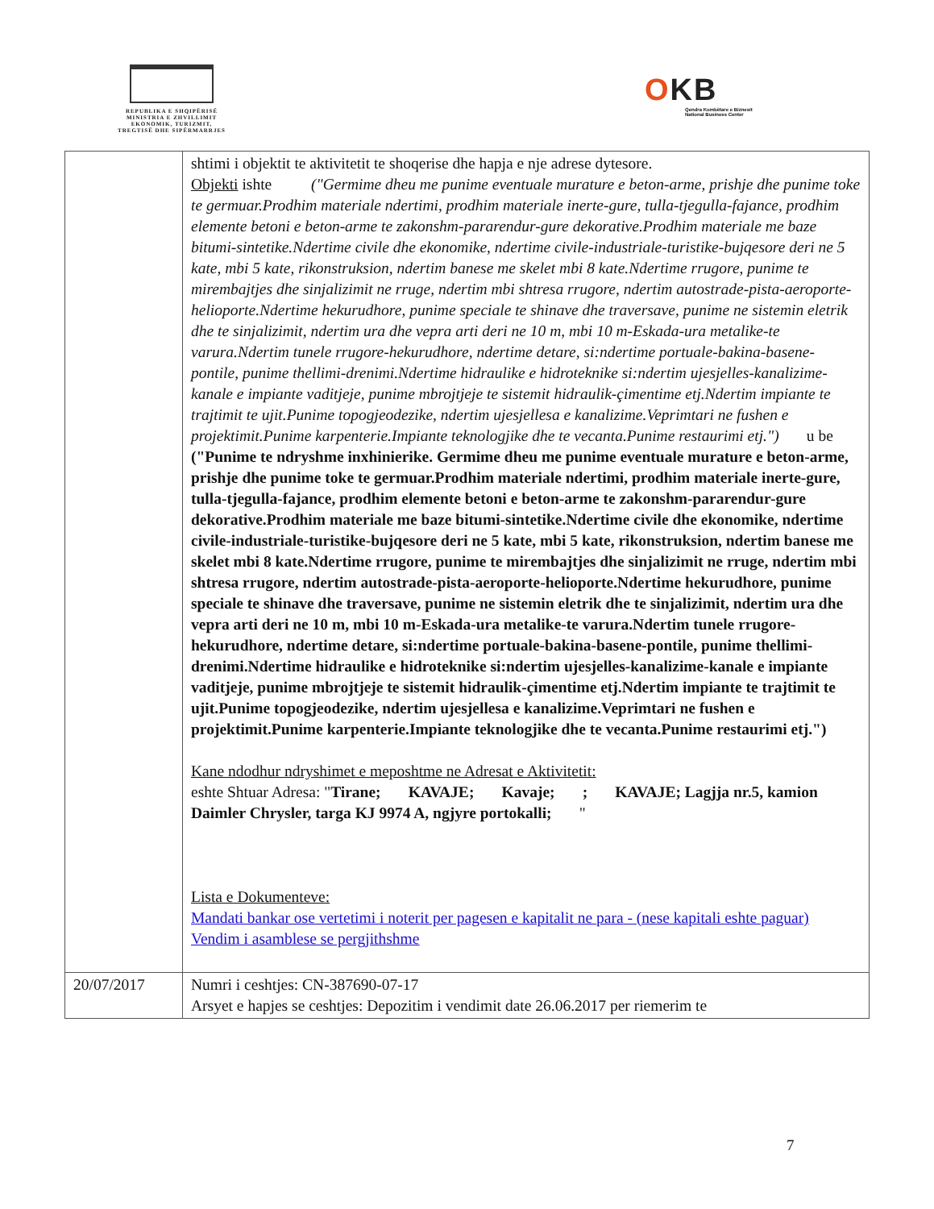REPUBLIKA E SHQIPËRISË
MINISTRIA E ZHVILLIMIT
EKONOMIK, TURIZMIT,
TREGTISË DHE SIPËRMARRJES
OKB
Qendra Kombëtare e Biznesit
National Business Center
| | shtimi i objektit te aktivitetit te shoqerise dhe hapja e nje adrese dytesore. Objekti ishte ("Germime dheu me punime eventuale murature e beton-arme, prishje dhe punime toke te germuar.Prodhim materiale ndertimi, prodhim materiale inerte-gure, tulla-tjegulla-fajance, prodhim elemente betoni e beton-arme te zakonshm-pararendur-gure dekorative.Prodhim materiale me baze bitumi-sintetike.Ndertime civile dhe ekonomike, ndertime civile-industriale-turistike-bujqesore deri ne 5 kate, mbi 5 kate, rikonstruksion, ndertim banese me skelet mbi 8 kate.Ndertime rrugore, punime te mirembajtjes dhe sinjalizimit ne rruge, ndertim mbi shtresa rrugore, ndertim autostrade-pista-aeroporte-helioporte.Ndertime hekurudhore, punime speciale te shinave dhe traversave, punime ne sistemin eletrik dhe te sinjalizimit, ndertim ura dhe vepra arti deri ne 10 m, mbi 10 m-Eskada-ura metalike-te varura.Ndertim tunele rrugore-hekurudhore, ndertime detare, si:ndertime portuale-bakina-basene-pontile, punime thellimi-drenimi.Ndertime hidraulike e hidroteknike si:ndertim ujesjelles-kanalizime-kanale e impiante vaditjeje, punime mbrojtjeje te sistemit hidraulik-çimentime etj.Ndertim impiante te trajtimit te ujit.Punime topogjeodezike, ndertim ujesjellesa e kanalizime.Veprimtari ne fushen e projektimit.Punime karpenterie.Impiante teknologjike dhe te vecanta.Punime restaurimi etj.") u be ("Punime te ndryshme inxhinierike. Germime dheu me punime eventuale murature e beton-arme, prishje dhe punime toke te germuar.Prodhim materiale ndertimi, prodhim materiale inerte-gure, tulla-tjegulla-fajance, prodhim elemente betoni e beton-arme te zakonshm-pararendur-gure dekorative.Prodhim materiale me baze bitumi-sintetike.Ndertime civile dhe ekonomike, ndertime civile-industriale-turistike-bujqesore deri ne 5 kate, mbi 5 kate, rikonstruksion, ndertim banese me skelet mbi 8 kate.Ndertime rrugore, punime te mirembajtjes dhe sinjalizimit ne rruge, ndertim mbi shtresa rrugore, ndertim autostrade-pista-aeroporte-helioporte.Ndertime hekurudhore, punime speciale te shinave dhe traversave, punime ne sistemin eletrik dhe te sinjalizimit, ndertim ura dhe vepra arti deri ne 10 m, mbi 10 m-Eskada-ura metalike-te varura.Ndertim tunele rrugore-hekurudhore, ndertime detare, si:ndertime portuale-bakina-basene-pontile, punime thellimi-drenimi.Ndertime hidraulike e hidroteknike si:ndertim ujesjelles-kanalizime-kanale e impiante vaditjeje, punime mbrojtjeje te sistemit hidraulik-çimentime etj.Ndertim impiante te trajtimit te ujit.Punime topogjeodezike, ndertim ujesjellesa e kanalizime.Veprimtari ne fushen e projektimit.Punime karpenterie.Impiante teknologjike dhe te vecanta.Punime restaurimi etj.") Kane ndodhur ndryshimet e meposhtme ne Adresat e Aktivitetit: eshte Shtuar Adresa: " Tirane; KAVAJE; Kavaje; ; KAVAJE; Lagjja nr.5, kamion Daimler Chrysler, targa KJ 9974 A, ngjyre portokalli; " Lista e Dokumenteve: Mandati bankar ose vertetimi i noterit per pagesen e kapitalit ne para - (nese kapitali eshte paguar) Vendim i asamblese se pergjithshme |
| 20/07/2017 | Numri i ceshtjes: CN-387690-07-17 Arsyet e hapjes se ceshtjes: Depozitim i vendimit date 26.06.2017 per riemerim te |
7